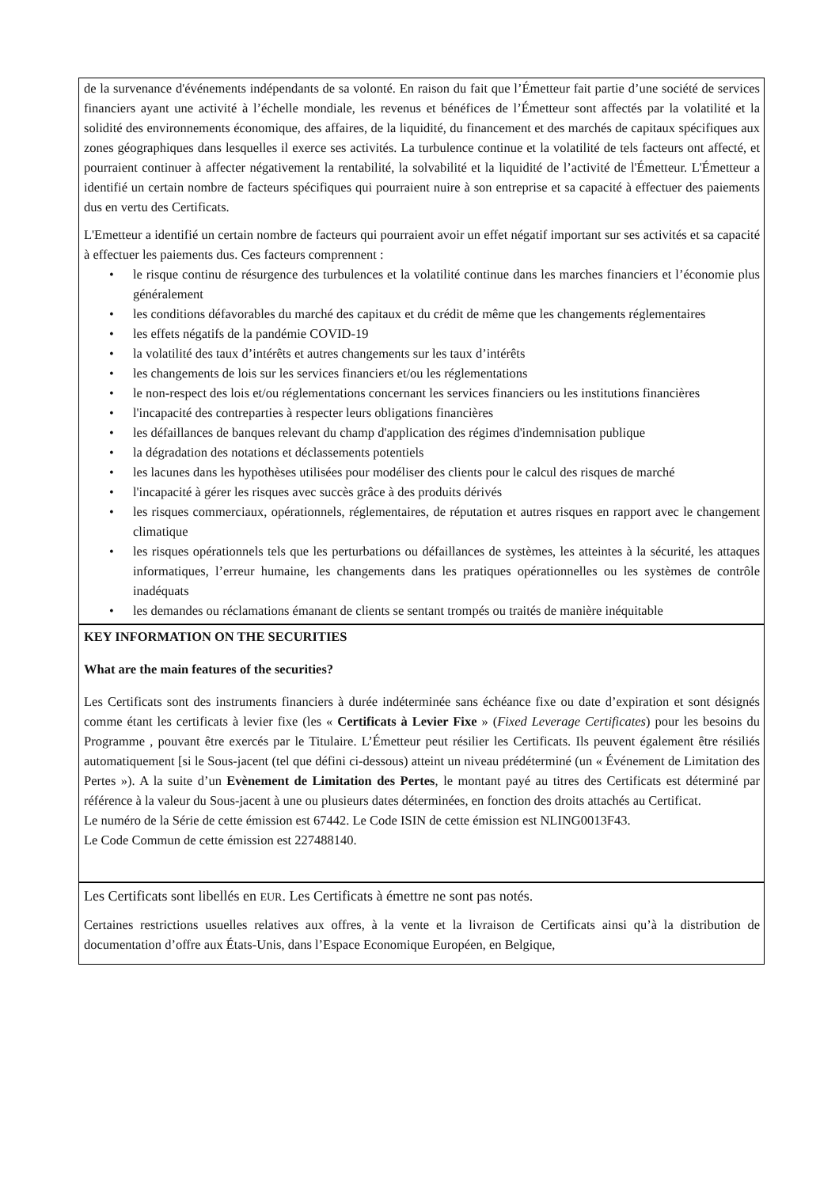de la survenance d'événements indépendants de sa volonté. En raison du fait que l’Émetteur fait partie d’une société de services financiers ayant une activité à l’échelle mondiale, les revenus et bénéfices de l’Émetteur sont affectés par la volatilité et la solidité des environnements économique, des affaires, de la liquidité, du financement et des marchés de capitaux spécifiques aux zones géographiques dans lesquelles il exerce ses activités. La turbulence continue et la volatilité de tels facteurs ont affecté, et pourraient continuer à affecter négativement la rentabilité, la solvabilité et la liquidité de l’activité de l'Émetteur. L'Émetteur a identifié un certain nombre de facteurs spécifiques qui pourraient nuire à son entreprise et sa capacité à effectuer des paiements dus en vertu des Certificats.
L'Emetteur a identifié un certain nombre de facteurs qui pourraient avoir un effet négatif important sur ses activités et sa capacité à effectuer les paiements dus. Ces facteurs comprennent :
• le risque continu de résurgence des turbulences et la volatilité continue dans les marches financiers et l’économie plus généralement
• les conditions défavorables du marché des capitaux et du crédit de même que les changements réglementaires
• les effets négatifs de la pandémie COVID-19
• la volatilité des taux d’intérêts et autres changements sur les taux d’intérêts
• les changements de lois sur les services financiers et/ou les réglementations
• le non-respect des lois et/ou réglementations concernant les services financiers ou les institutions financières
• l'incapacité des contreparties à respecter leurs obligations financières
• les défaillances de banques relevant du champ d'application des régimes d'indemnisation publique
• la dégradation des notations et déclassements potentiels
• les lacunes dans les hypothèses utilisées pour modéliser des clients pour le calcul des risques de marché
• l'incapacité à gérer les risques avec succès grâce à des produits dérivés
• les risques commerciaux, opérationnels, réglementaires, de réputation et autres risques en rapport avec le changement climatique
• les risques opérationnels tels que les perturbations ou défaillances de systèmes, les atteintes à la sécurité, les attaques informatiques, l’erreur humaine, les changements dans les pratiques opérationnelles ou les systèmes de contrôle inadéquats
• les demandes ou réclamations émanant de clients se sentant trompés ou traités de manière inéquitable
KEY INFORMATION ON THE SECURITIES
What are the main features of the securities?
Les Certificats sont des instruments financiers à durée indéterminée sans échéance fixe ou date d’expiration et sont désignés comme étant les certificats à levier fixe (les « Certificats à Levier Fixe » (Fixed Leverage Certificates) pour les besoins du Programme , pouvant être exercés par le Titulaire. L’Émetteur peut résilier les Certificats. Ils peuvent également être résiliés automatiquement [si le Sous-jacent (tel que défini ci-dessous) atteint un niveau prédéterminé (un « Événement de Limitation des Pertes »). A la suite d’un Evènement de Limitation des Pertes, le montant payé au titres des Certificats est déterminé par référence à la valeur du Sous-jacent à une ou plusieurs dates déterminées, en fonction des droits attachés au Certificat.
Le numéro de la Série de cette émission est 67442. Le Code ISIN de cette émission est NLING0013F43.
Le Code Commun de cette émission est 227488140.
Les Certificats sont libellés en EUR. Les Certificats à émettre ne sont pas notés.
Certaines restrictions usuelles relatives aux offres, à la vente et la livraison de Certificats ainsi qu’à la distribution de documentation d’offre aux États-Unis, dans l’Espace Economique Européen, en Belgique,